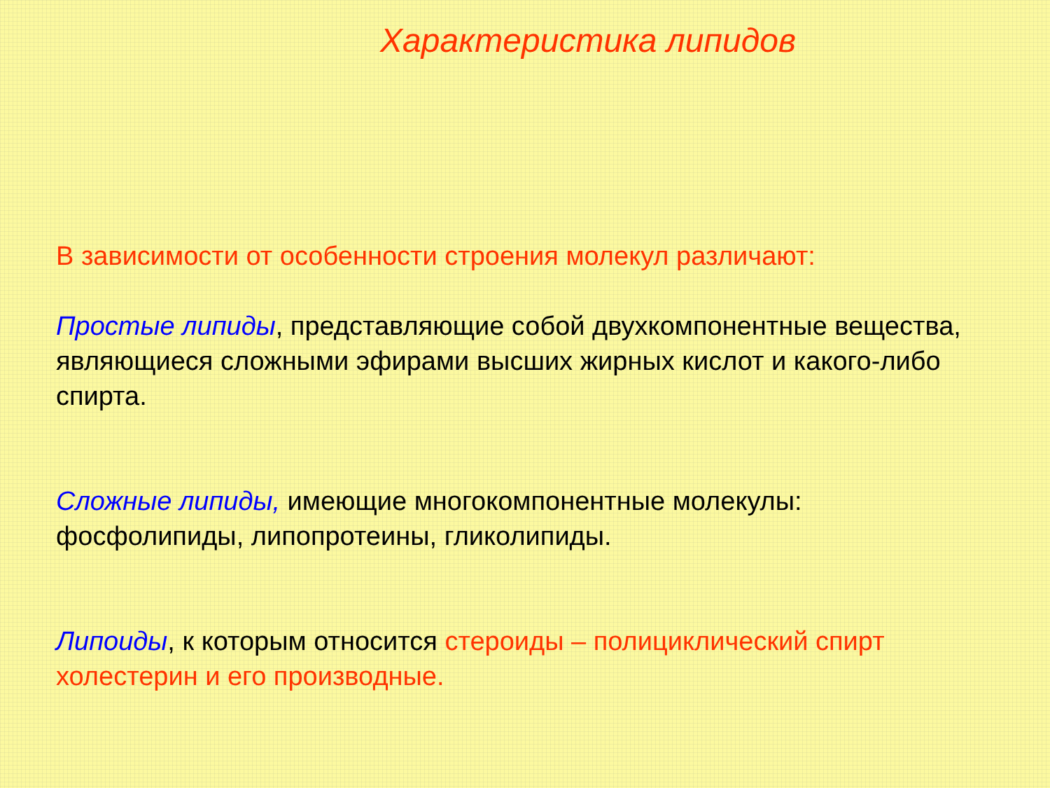Характеристика липидов
В зависимости от особенности строения молекул различают:
Простые липиды, представляющие собой двухкомпонентные вещества, являющиеся сложными эфирами высших жирных кислот и какого-либо спирта.
Сложные липиды, имеющие многокомпонентные молекулы: фосфолипиды, липопротеины, гликолипиды.
Липоиды, к которым относится стероиды – полициклический спирт холестерин и его производные.